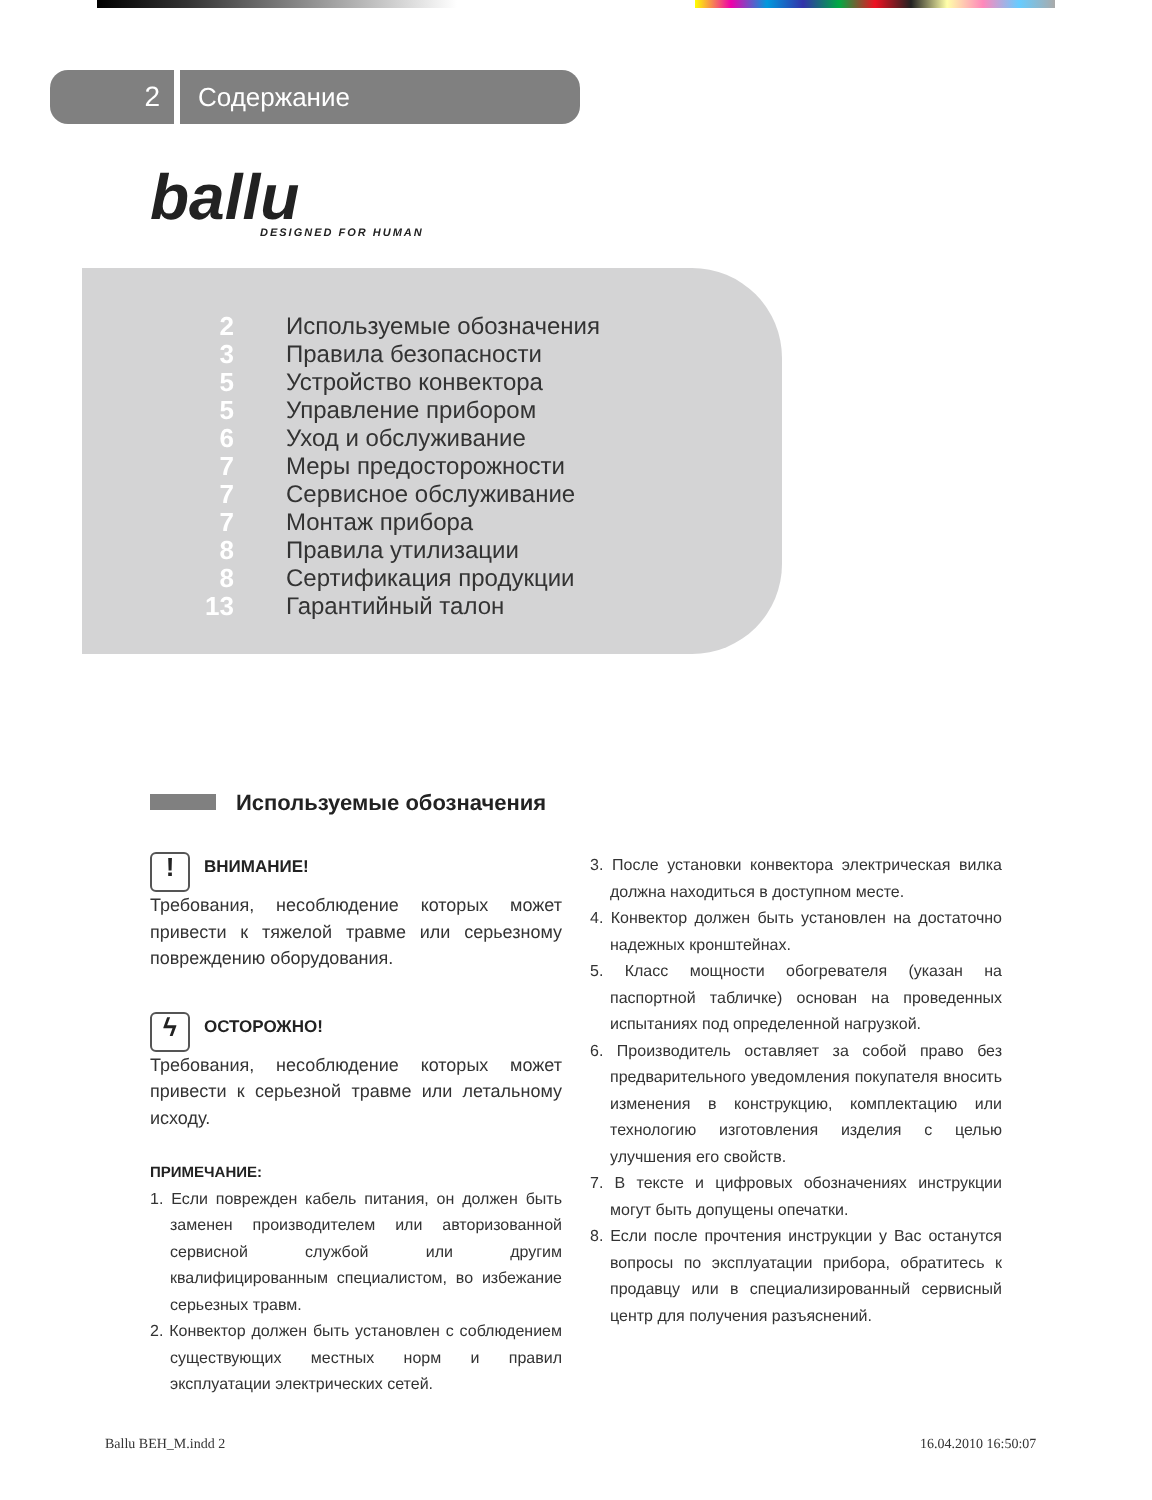2
Содержание
ballu
DESIGNED FOR HUMAN
| 2 | Используемые обозначения |
| 3 | Правила безопасности |
| 5 | Устройство конвектора |
| 5 | Управление прибором |
| 6 | Уход и обслуживание |
| 7 | Меры предосторожности |
| 7 | Сервисное обслуживание |
| 7 | Монтаж прибора |
| 8 | Правила утилизации |
| 8 | Сертификация продукции |
| 13 | Гарантийный талон |
Используемые обозначения
! ВНИМАНИЕ!
Требования, несоблюдение которых может привести к тяжелой травме или серьезному повреждению оборудования.
ϟ ОСТОРОЖНО!
Требования, несоблюдение которых может привести к серьезной травме или летальному исходу.
ПРИМЕЧАНИЕ:
1. Если поврежден кабель питания, он должен быть заменен производителем или авторизованной сервисной службой или другим квалифицированным специалистом, во избежание серьезных травм.
2. Конвектор должен быть установлен с соблюдением существующих местных норм и правил эксплуатации электрических сетей.
3. После установки конвектора электрическая вилка должна находиться в доступном месте.
4. Конвектор должен быть установлен на достаточно надежных кронштейнах.
5. Класс мощности обогревателя (указан на паспортной табличке) основан на проведенных испытаниях под определенной нагрузкой.
6. Производитель оставляет за собой право без предварительного уведомления покупателя вносить изменения в конструкцию, комплектацию или технологию изготовления изделия с целью улучшения его свойств.
7. В тексте и цифровых обозначениях инструкции могут быть допущены опечатки.
8. Если после прочтения инструкции у Вас останутся вопросы по эксплуатации прибора, обратитесь к продавцу или в специализированный сервисный центр для получения разъяснений.
Ballu BEH_M.indd 2 16.04.2010 16:50:07